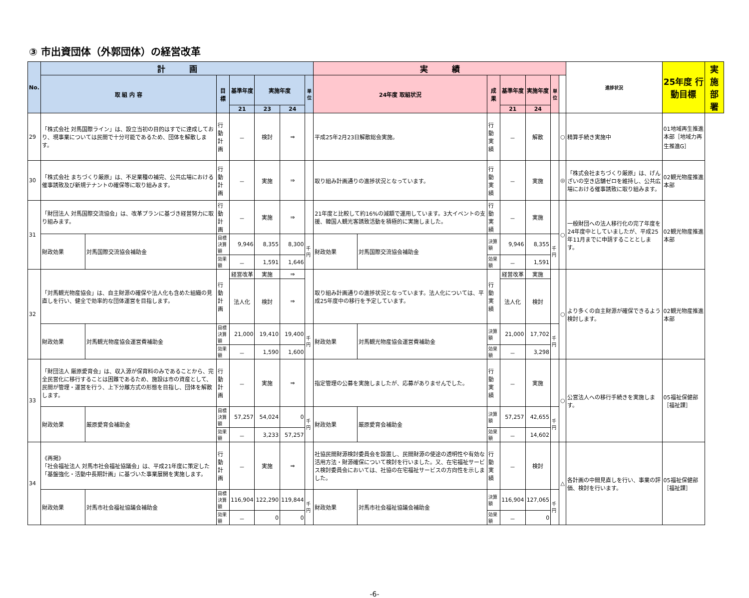③ 市出資団体（外郭団体）の経営改革
| No. | 計 画 | | | | | | | 実 績 | | | | | | | 進捗状況 | 25年度 行動目標 | 実施部署 |
| --- | --- | --- | --- | --- | --- | --- | --- | --- | --- | --- | --- | --- | --- | --- | --- | --- | --- |
| | 取 組 内 容 | | 目 標 | 基準年度 | 実施年度 | | 単位 | 24年度 取組状況 | | 成 果 | 基準年度 | 実施年度 | 単位 | | | | |
| | | | | 21 | 23 | 24 | | | | | 21 | 24 | | | | | |
| 29 | 「株式会社 対馬国際ライン」は、設立当初の目的はすでに達成しており、現事業については民間で十分可能であるため、団体を解散します。 | | 行動計画 | － | 検討 | ⇒ | | 平成25年2月23日解散総会実施。 | | 行動実績 | － | 解散 | | ○ | 精算手続き実施中 | 01地域再生推進本部［地域力再生推進G］ | |
| 30 | 「株式会社 まちづくり厳原」は、不足業種の補完、公共広場における催事誘致及び新規テナントの確保等に取り組みます。 | | 行動計画 | － | 実施 | ⇒ | | 取り組み計画通りの進捗状況となっています。 | | 行動実績 | － | 実施 | | ◎ | 「株式会社まちづくり厳原」は、げんざいの空き店舗ゼロを維持し、公共広場における催事誘致に取り組みます。 | 02観光物産推進本部 | |
| 31 | 「財団法人 対馬国際交流協会」は、改革プランに基づき経営努力に取り組みます。 | | 行動計画 | － | 実施 | ⇒ | | 21年度と比較して約16%の減額で運用しています。3大イベントの支援、韓国人観光客誘致活動を積極的に実施しました。 | | 行動実績 | － | 実施 | | ○ | 一般財団への法人移行化の完了年度を24年度中としていましたが、平成25年11月までに申請することとします。 | 02観光物産推進本部 | |
| | 財政効果 | 対馬国際交流協会補助金 | 目標決算額 | 9,946 | 8,355 | 8,300 | 千円 | 財政効果 | 対馬国際交流協会補助金 | 決算額 | 9,946 | 8,355 | 千円 | | | | |
| | | | 効果額 | － | 1,591 | 1,646 | | | | 効果額 | － | 1,591 | | | | | |
| 32 | 「対馬観光物産協会」は、自主財源の確保や法人化も含めた組織の見直しを行い、健全で効率的な団体運営を目指します。 | | 行動計画 | 経営改革 | 実施 | ⇒ | | 取り組み計画通りの進捗状況となっています。法人化については、平成25年度中の移行を予定しています。 | | 行動実績 | 経営改革 | 実施 | | ○ | より多くの自主財源が確保できるよう検討します。 | 02観光物産推進本部 | |
| | | | | 法人化 | 検討 | ⇒ | | | | | 法人化 | 検討 | | | | | |
| | 財政効果 | 対馬観光物産協会運営費補助金 | 目標決算額 | 21,000 | 19,410 | 19,400 | 千円 | 財政効果 | 対馬観光物産協会運営費補助金 | 決算額 | 21,000 | 17,702 | 千円 | | | | |
| | | | 効果額 | － | 1,590 | 1,600 | | | | 効果額 | － | 3,298 | | | | | |
| 33 | 「財団法人 厳原愛育会」は、収入源が保育料のみであることから、完全民営化に移行することは困難であるため、施設は市の資産として、民間が管理・運営を行う、上下分離方式の形態を目指し、団体を解散します。 | | 行動計画 | － | 実施 | ⇒ | | 指定管理の公募を実施しましたが、応募がありませんでした。 | | 行動実績 | － | 実施 | | ○ | 公営法人への移行手続きを実施します。 | 05福祉保健部［福祉課］ | |
| | 財政効果 | 厳原愛育会補助金 | 目標決算額 | 57,257 | 54,024 | 0 | 千円 | 財政効果 | 厳原愛育会補助金 | 決算額 | 57,257 | 42,655 | 千円 | | | | |
| | | | 効果額 | － | 3,233 | 57,257 | | | | 効果額 | － | 14,602 | | | | | |
| 34 | 《再掲》 「社会福祉法人 対馬市社会福祉協議会」は、平成21年度に策定した「基盤強化・活動中長期計画」に基づいた事業展開を実施します。 | | 行動計画 | － | 実施 | ⇒ | | 社協民間財源検討委員会を設置し、民間財源の使途の透明性や有効な活用方法・財源確保について検討を行いました。又、在宅福祉サービス検討委員会においては、社協の在宅福祉サービスの方向性を示しました。 | | 行動実績 | － | 検討 | | △ | 各計画の中間見直しを行い、事業の評価、検討を行います。 | 05福祉保健部［福祉課］ | |
| | 財政効果 | 対馬市社会福祉協議会補助金 | 目標決算額 | 116,904 | 122,290 | 119,844 | 千円 | 財政効果 | 対馬市社会福祉協議会補助金 | 決算額 | 116,904 | 127,065 | 千円 | | | | |
| | | | 効果額 | － | 0 | 0 | | | | 効果額 | － | 0 | | | | | |
-6-